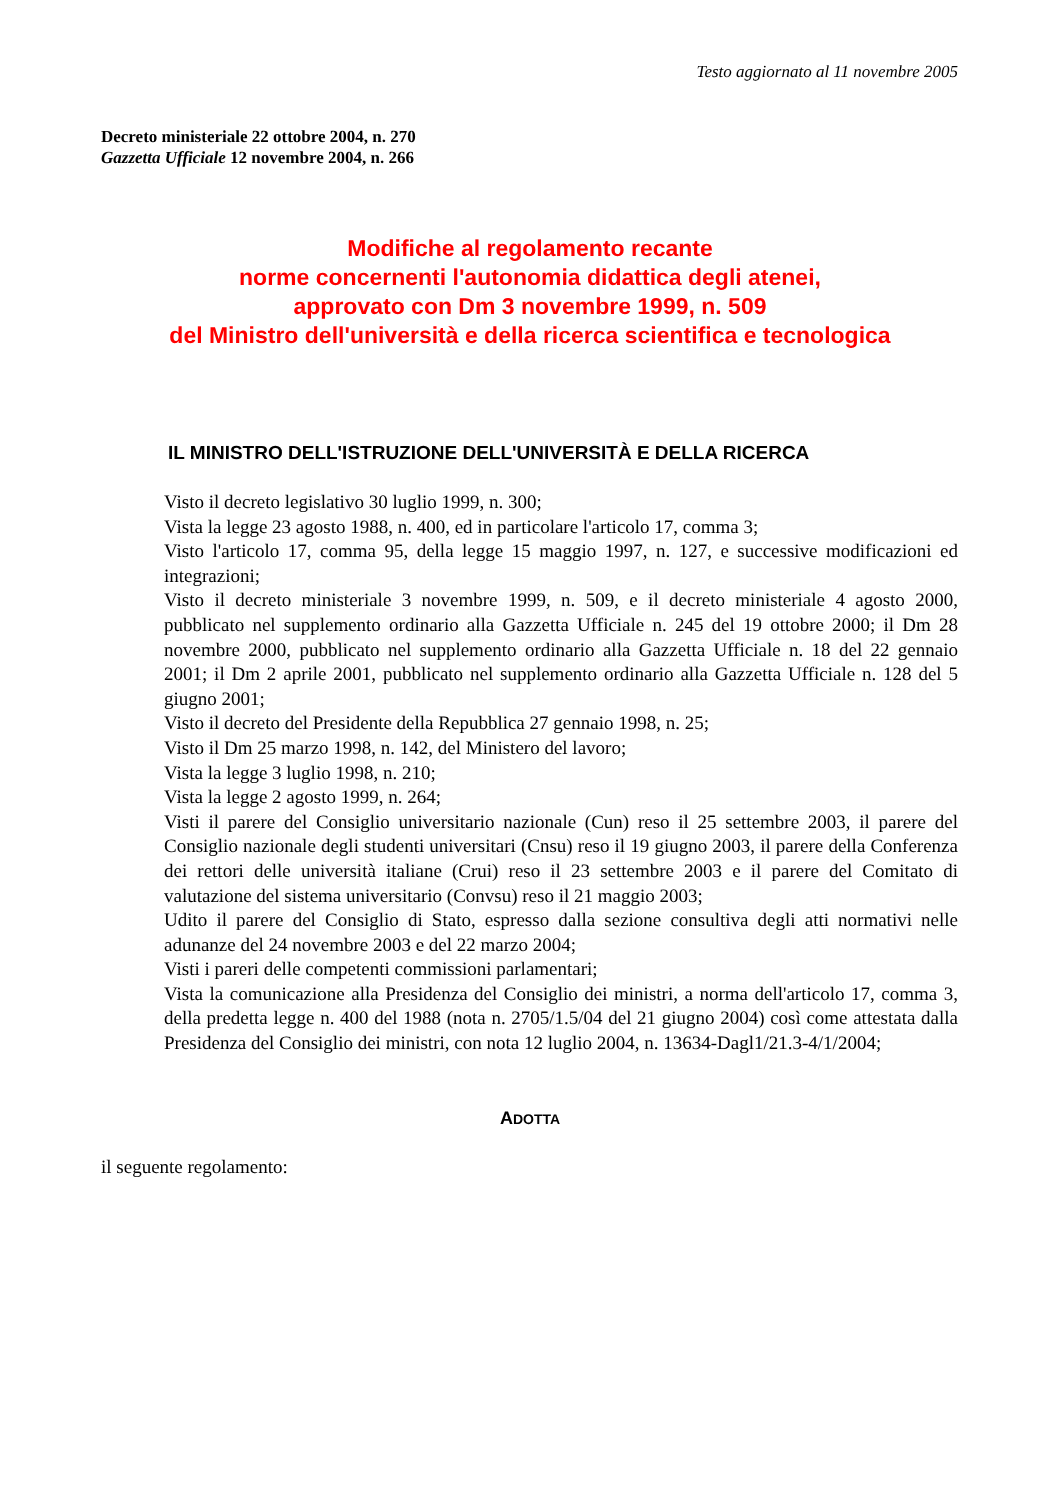Testo aggiornato al 11 novembre 2005
Decreto ministeriale 22 ottobre 2004, n. 270
Gazzetta Ufficiale 12 novembre 2004, n. 266
Modifiche al regolamento recante
norme concernenti l'autonomia didattica degli atenei,
approvato con Dm 3 novembre 1999, n. 509
del Ministro dell'università e della ricerca scientifica e tecnologica
IL MINISTRO DELL'ISTRUZIONE DELL'UNIVERSITÀ E DELLA RICERCA
Visto il decreto legislativo 30 luglio 1999, n. 300;
Vista la legge 23 agosto 1988, n. 400, ed in particolare l'articolo 17, comma 3;
Visto l'articolo 17, comma 95, della legge 15 maggio 1997, n. 127, e successive modificazioni ed integrazioni;
Visto il decreto ministeriale 3 novembre 1999, n. 509, e il decreto ministeriale 4 agosto 2000, pubblicato nel supplemento ordinario alla Gazzetta Ufficiale n. 245 del 19 ottobre 2000; il Dm 28 novembre 2000, pubblicato nel supplemento ordinario alla Gazzetta Ufficiale n. 18 del 22 gennaio 2001; il Dm 2 aprile 2001, pubblicato nel supplemento ordinario alla Gazzetta Ufficiale n. 128 del 5 giugno 2001;
Visto il decreto del Presidente della Repubblica 27 gennaio 1998, n. 25;
Visto il Dm 25 marzo 1998, n. 142, del Ministero del lavoro;
Vista la legge 3 luglio 1998, n. 210;
Vista la legge 2 agosto 1999, n. 264;
Visti il parere del Consiglio universitario nazionale (Cun) reso il 25 settembre 2003, il parere del Consiglio nazionale degli studenti universitari (Cnsu) reso il 19 giugno 2003, il parere della Conferenza dei rettori delle università italiane (Crui) reso il 23 settembre 2003 e il parere del Comitato di valutazione del sistema universitario (Convsu) reso il 21 maggio 2003;
Udito il parere del Consiglio di Stato, espresso dalla sezione consultiva degli atti normativi nelle adunanze del 24 novembre 2003 e del 22 marzo 2004;
Visti i pareri delle competenti commissioni parlamentari;
Vista la comunicazione alla Presidenza del Consiglio dei ministri, a norma dell'articolo 17, comma 3, della predetta legge n. 400 del 1988 (nota n. 2705/1.5/04 del 21 giugno 2004) così come attestata dalla Presidenza del Consiglio dei ministri, con nota 12 luglio 2004, n. 13634-Dagl1/21.3-4/1/2004;
ADOTTA
il seguente regolamento: